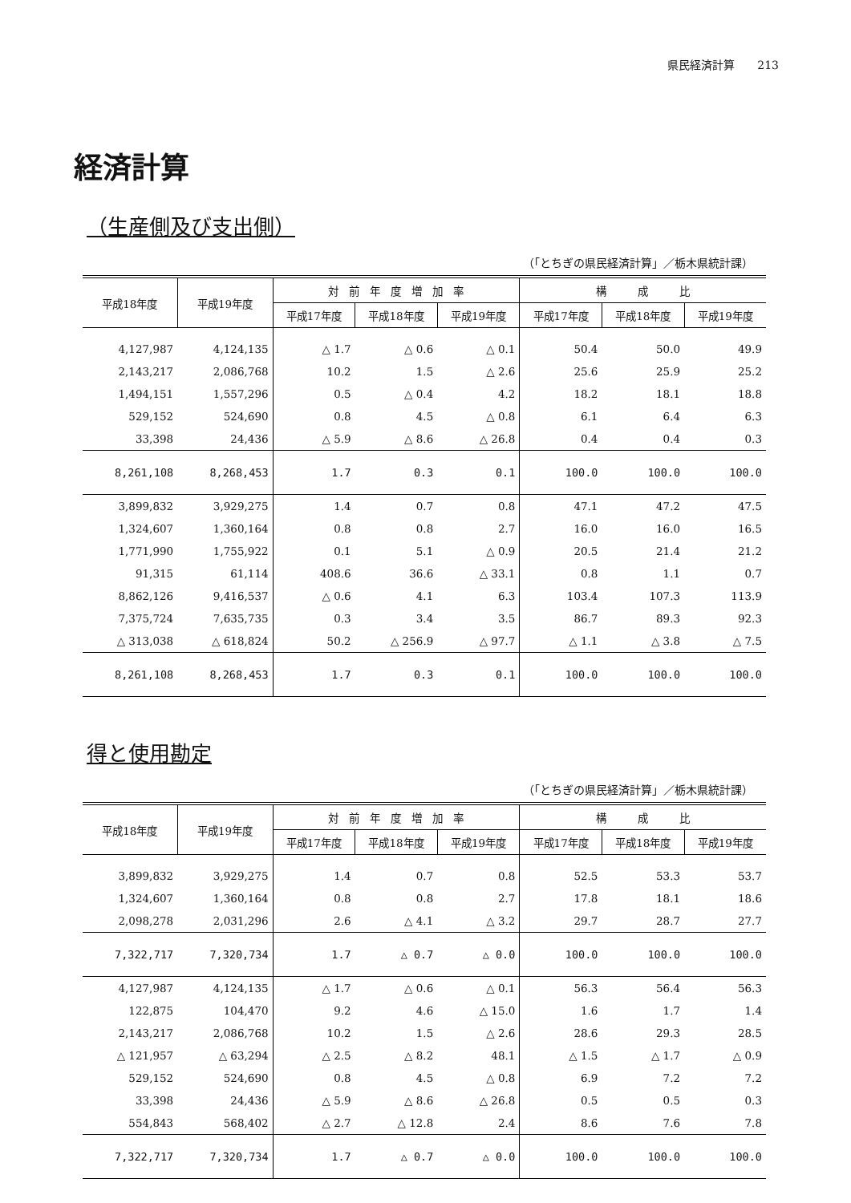県民経済計算　　213
経済計算
（生産側及び支出側）
（「とちぎの県民経済計算」／栃木県統計課）
| 平成18年度 | 平成19年度 | 対 前 年 度 増 加 率 | | | 構 成 比 | | |
| --- | --- | --- | --- | --- | --- | --- | --- |
| | | 平成17年度 | 平成18年度 | 平成19年度 | 平成17年度 | 平成18年度 | 平成19年度 |
| 4,127,987 | 4,124,135 | △ 1.7 | △ 0.6 | △ 0.1 | 50.4 | 50.0 | 49.9 |
| 2,143,217 | 2,086,768 | 10.2 | 1.5 | △ 2.6 | 25.6 | 25.9 | 25.2 |
| 1,494,151 | 1,557,296 | 0.5 | △ 0.4 | 4.2 | 18.2 | 18.1 | 18.8 |
| 529,152 | 524,690 | 0.8 | 4.5 | △ 0.8 | 6.1 | 6.4 | 6.3 |
| 33,398 | 24,436 | △ 5.9 | △ 8.6 | △ 26.8 | 0.4 | 0.4 | 0.3 |
| 8,261,108 | 8,268,453 | 1.7 | 0.3 | 0.1 | 100.0 | 100.0 | 100.0 |
| 3,899,832 | 3,929,275 | 1.4 | 0.7 | 0.8 | 47.1 | 47.2 | 47.5 |
| 1,324,607 | 1,360,164 | 0.8 | 0.8 | 2.7 | 16.0 | 16.0 | 16.5 |
| 1,771,990 | 1,755,922 | 0.1 | 5.1 | △ 0.9 | 20.5 | 21.4 | 21.2 |
| 91,315 | 61,114 | 408.6 | 36.6 | △ 33.1 | 0.8 | 1.1 | 0.7 |
| 8,862,126 | 9,416,537 | △ 0.6 | 4.1 | 6.3 | 103.4 | 107.3 | 113.9 |
| 7,375,724 | 7,635,735 | 0.3 | 3.4 | 3.5 | 86.7 | 89.3 | 92.3 |
| △ 313,038 | △ 618,824 | 50.2 | △ 256.9 | △ 97.7 | △ 1.1 | △ 3.8 | △ 7.5 |
| 8,261,108 | 8,268,453 | 1.7 | 0.3 | 0.1 | 100.0 | 100.0 | 100.0 |
得と使用勘定
（「とちぎの県民経済計算」／栃木県統計課）
| 平成18年度 | 平成19年度 | 対 前 年 度 増 加 率 | | | 構 成 比 | | |
| --- | --- | --- | --- | --- | --- | --- | --- |
| | | 平成17年度 | 平成18年度 | 平成19年度 | 平成17年度 | 平成18年度 | 平成19年度 |
| 3,899,832 | 3,929,275 | 1.4 | 0.7 | 0.8 | 52.5 | 53.3 | 53.7 |
| 1,324,607 | 1,360,164 | 0.8 | 0.8 | 2.7 | 17.8 | 18.1 | 18.6 |
| 2,098,278 | 2,031,296 | 2.6 | △ 4.1 | △ 3.2 | 29.7 | 28.7 | 27.7 |
| 7,322,717 | 7,320,734 | 1.7 | △ 0.7 | △ 0.0 | 100.0 | 100.0 | 100.0 |
| 4,127,987 | 4,124,135 | △ 1.7 | △ 0.6 | △ 0.1 | 56.3 | 56.4 | 56.3 |
| 122,875 | 104,470 | 9.2 | 4.6 | △ 15.0 | 1.6 | 1.7 | 1.4 |
| 2,143,217 | 2,086,768 | 10.2 | 1.5 | △ 2.6 | 28.6 | 29.3 | 28.5 |
| △ 121,957 | △ 63,294 | △ 2.5 | △ 8.2 | 48.1 | △ 1.5 | △ 1.7 | △ 0.9 |
| 529,152 | 524,690 | 0.8 | 4.5 | △ 0.8 | 6.9 | 7.2 | 7.2 |
| 33,398 | 24,436 | △ 5.9 | △ 8.6 | △ 26.8 | 0.5 | 0.5 | 0.3 |
| 554,843 | 568,402 | △ 2.7 | △ 12.8 | 2.4 | 8.6 | 7.6 | 7.8 |
| 7,322,717 | 7,320,734 | 1.7 | △ 0.7 | △ 0.0 | 100.0 | 100.0 | 100.0 |